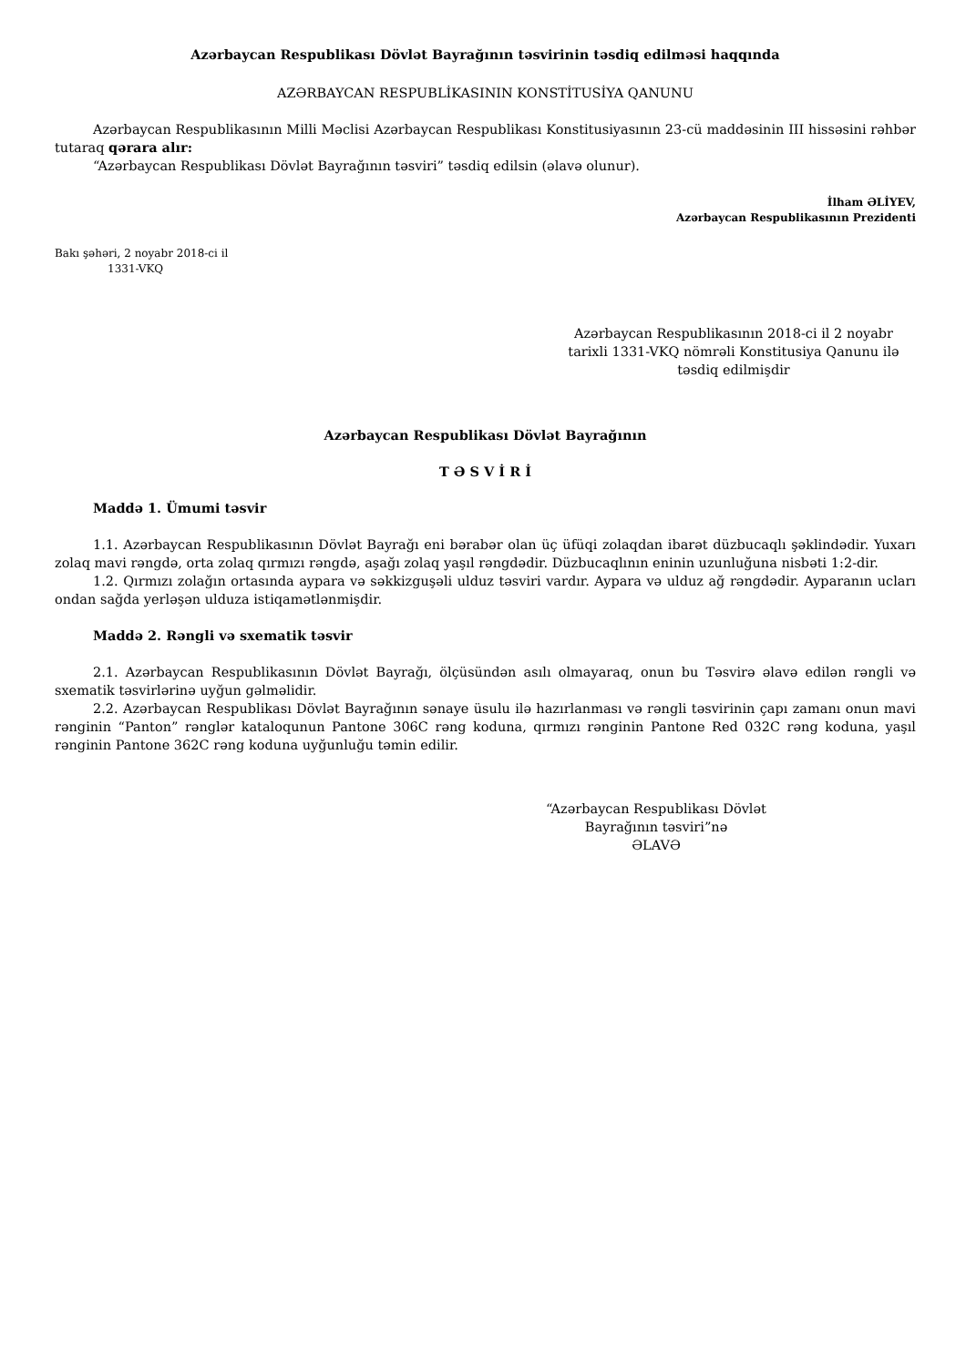Azərbaycan Respublikası Dövlət Bayrağının təsvirinin təsdiq edilməsi haqqında
AZƏRBAYCAN RESPUBLİKASININ KONSTİTUSİYA QANUNU
Azərbaycan Respublikasının Milli Məclisi Azərbaycan Respublikası Konstitusiyasının 23-cü maddəsinin III hissəsini rəhbər tutaraq qərara alır:
“Azərbaycan Respublikası Dövlət Bayrağının təsviri” təsdiq edilsin (əlavə olunur).
İlham ƏLİYEV,
Azərbaycan Respublikasının Prezidenti
Bakı şəhəri, 2 noyabr 2018-ci il
1331-VKQ
Azərbaycan Respublikasının 2018-ci il 2 noyabr tarixli 1331-VKQ nömrəli Konstitusiya Qanunu ilə təsdiq edilmişdir
Azərbaycan Respublikası Dövlət Bayrağının
T Ə S V İ R İ
Maddə 1. Ümumi təsvir
1.1. Azərbaycan Respublikasının Dövlət Bayrağı eni bərabər olan üç üfüqi zolaqdan ibarət düzbucaqlı şəklindədir. Yuxarı zolaq mavi rəngdə, orta zolaq qırmızı rəngdə, aşağı zolaq yaşıl rəngdədir. Düzbucaqlının eninin uzunluğuna nisbəti 1:2-dir.
1.2. Qırmızı zolağın ortasında aypara və səkkizguşəli ulduz təsviri vardır. Aypara və ulduz ağ rəngdədir. Ayparanın ucları ondan sağda yerləşən ulduza istiqamətlənmişdir.
Maddə 2. Rəngli və sxematik təsvir
2.1. Azərbaycan Respublikasının Dövlət Bayrağı, ölçüsündən asılı olmayaraq, onun bu Təsvirə əlavə edilən rəngli və sxematik təsvirlərinə uyğun gəlməlidir.
2.2. Azərbaycan Respublikası Dövlət Bayrağının sənaye üsulu ilə hazırlanması və rəngli təsvirinin çapı zamanı onun mavi rənginin “Panton” rənglər kataloqunun Pantone 306C rəng koduna, qırmızı rənginin Pantone Red 032C rəng koduna, yaşıl rənginin Pantone 362C rəng koduna uyğunluğu təmin edilir.
“Azərbaycan Respublikası Dövlət Bayrağının təsviri”nə
ƏLAVƏ